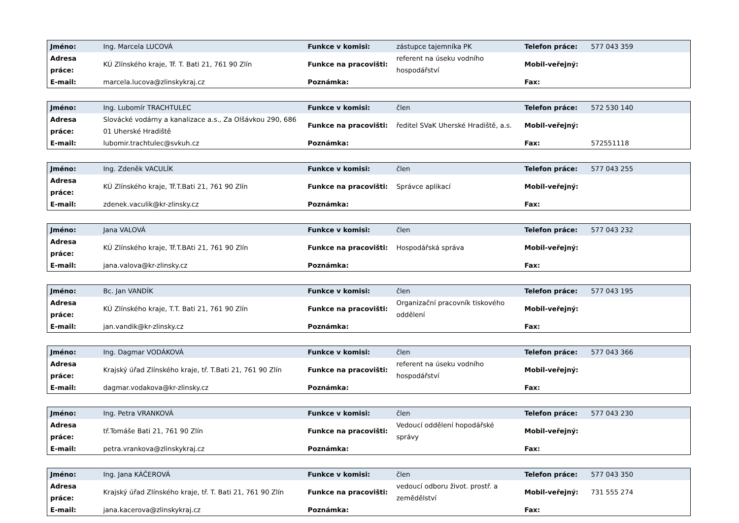| Jméno: | Ing. Marcela LUCOVÁ | Funkce v komisi: | zástupce tajemníka PK | Telefon práce: | 577 043 359 |
| Adresa práce: | KÚ Zlínského kraje, Tř. T. Bati 21, 761 90 Zlín | Funkce na pracovišti: | referent na úseku vodního hospodářství | Mobil-veřejný: | |
| E-mail: | marcela.lucova@zlinskykraj.cz | Poznámka: | | Fax: | |
| Jméno: | Ing. Lubomír TRACHTULEC | Funkce v komisi: | člen | Telefon práce: | 572 530 140 |
| Adresa práce: | Slovácké vodárny a kanalizace a.s., Za Olšávkou 290, 686 01 Uherské Hradiště | Funkce na pracovišti: | ředitel SVaK Uherské Hradiště, a.s. | Mobil-veřejný: | |
| E-mail: | lubomir.trachtulec@svkuh.cz | Poznámka: | | Fax: | 572551118 |
| Jméno: | Ing. Zdeněk VACULÍK | Funkce v komisi: | člen | Telefon práce: | 577 043 255 |
| Adresa práce: | KÚ Zlínského kraje, Tř.T.Bati 21, 761 90 Zlín | Funkce na pracovišti: | Správce aplikací | Mobil-veřejný: | |
| E-mail: | zdenek.vaculik@kr-zlinsky.cz | Poznámka: | | Fax: | |
| Jméno: | Jana VALOVÁ | Funkce v komisi: | člen | Telefon práce: | 577 043 232 |
| Adresa práce: | KÚ Zlínského kraje, Tř.T.BAti 21, 761 90 Zlín | Funkce na pracovišti: | Hospodářská správa | Mobil-veřejný: | |
| E-mail: | jana.valova@kr-zlinsky.cz | Poznámka: | | Fax: | |
| Jméno: | Bc. Jan VANDÍK | Funkce v komisi: | člen | Telefon práce: | 577 043 195 |
| Adresa práce: | KÚ Zlínského kraje, T.T. Bati 21, 761 90 Zlín | Funkce na pracovišti: | Organizační pracovník tiskového oddělení | Mobil-veřejný: | |
| E-mail: | jan.vandik@kr-zlinsky.cz | Poznámka: | | Fax: | |
| Jméno: | Ing. Dagmar VODÁKOVÁ | Funkce v komisi: | člen | Telefon práce: | 577 043 366 |
| Adresa práce: | Krajský úřad Zlínského kraje, tř. T.Bati 21, 761 90 Zlín | Funkce na pracovišti: | referent na úseku vodního hospodářství | Mobil-veřejný: | |
| E-mail: | dagmar.vodakova@kr-zlinsky.cz | Poznámka: | | Fax: | |
| Jméno: | Ing. Petra VRANKOVÁ | Funkce v komisi: | člen | Telefon práce: | 577 043 230 |
| Adresa práce: | tř.Tomáše Bati 21, 761 90 Zlín | Funkce na pracovišti: | Vedoucí oddělení hopodářské správy | Mobil-veřejný: | |
| E-mail: | petra.vrankova@zlinskykraj.cz | Poznámka: | | Fax: | |
| Jméno: | Ing. Jana KÁČEROVÁ | Funkce v komisi: | člen | Telefon práce: | 577 043 350 |
| Adresa práce: | Krajský úřad Zlínského kraje, tř. T. Bati 21, 761 90 Zlín | Funkce na pracovišti: | vedoucí odboru život. prostř. a zemědělství | Mobil-veřejný: | 731 555 274 |
| E-mail: | jana.kacerova@zlinskykraj.cz | Poznámka: | | Fax: | |